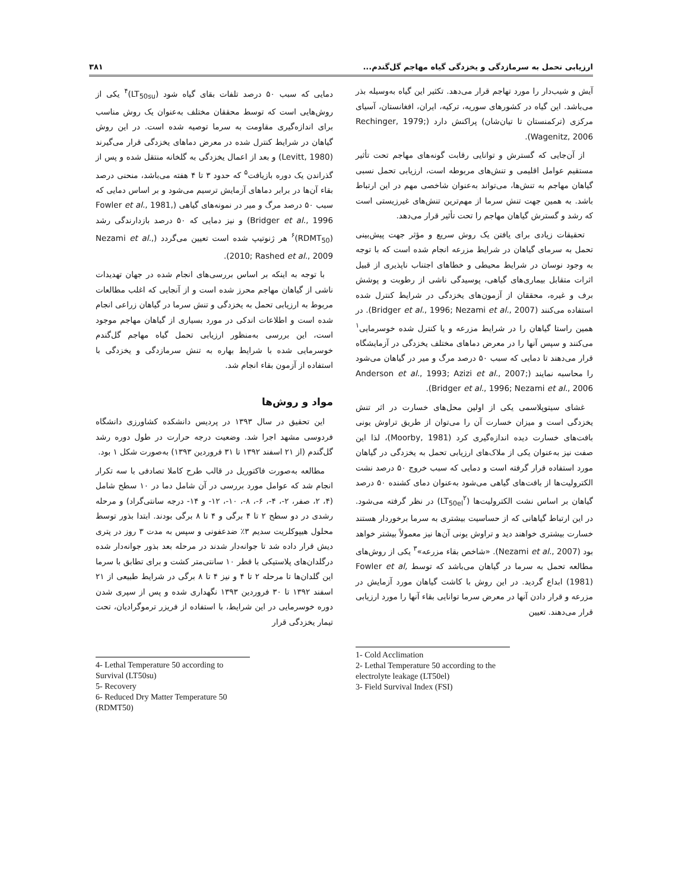ارزیابی تحمل به سرمازدگی و یخزدگی گیاه مهاجم گل‌گندم... ۳۸۱
آیش و شیب‌دار را مورد تهاجم قرار می‌دهد. تکثیر این گیاه به‌وسیله بذر می‌باشد. این گیاه در کشورهای سوریه، ترکیه، ایران، افغانستان، آسیای مرکزی (ترکمنستان تا تیان‌شان) پراکنش دارد (Rechinger, 1979; Wagenitz, 2006).
از آن‌جایی که گسترش و توانایی رقابت گونه‌های مهاجم تحت تأثیر مستقیم عوامل اقلیمی و تنش‌های مربوطه است، ارزیابی تحمل نسبی گیاهان مهاجم به تنش‌ها، می‌تواند به‌عنوان شاخصی مهم در این ارتباط باشد. به همین جهت تنش سرما از مهم‌ترین تنش‌های غیرزیستی است که رشد و گسترش گیاهان مهاجم را تحت تأثیر قرار می‌دهد.
تحقیقات زیادی برای یافتن یک روش سریع و مؤثر جهت پیش‌بینی تحمل به سرمای گیاهان در شرایط مزرعه انجام شده است که با توجه به وجود نوسان در شرایط محیطی و خطاهای اجتناب ناپذیری از قبیل اثرات متقابل بیماری‌های گیاهی، پوسیدگی ناشی از رطوبت و پوشش برف و غیره، محققان از آزمون‌های یخزدگی در شرایط کنترل شده استفاده می‌کنند (Bridger et al., 1996; Nezami et al., 2007). در همین راستا گیاهان را در شرایط مزرعه و یا کنترل شده خوسرمایی<sup>۱</sup> می‌کنند و سپس آنها را در معرض دماهای مختلف یخزدگی در آزمایشگاه قرار می‌دهند تا دمایی که سبب ۵۰ درصد مرگ و میر در گیاهان می‌شود را محاسبه نمایند (Anderson et al., 1993; Azizi et al., 2007; Bridger et al., 1996; Nezami et al., 2006).
غشای سیتوپلاسمی یکی از اولین محل‌های خسارت در اثر تنش یخزدگی است و میزان خسارت آن را می‌توان از طریق تراوش یونی بافت‌های خسارت دیده اندازه‌گیری کرد (Moorby, 1981)، لذا این صفت نیز به‌عنوان یکی از ملاک‌های ارزیابی تحمل به یخزدگی در گیاهان مورد استفاده قرار گرفته است و دمایی که سبب خروج ۵۰ درصد نشت الکترولیت‌ها از بافت‌های گیاهی می‌شود به‌عنوان دمای کشنده ۵۰ درصد گیاهان بر اساس نشت الکترولیت‌ها (LT<sub>50el</sub><sup>۲</sup>) در نظر گرفته می‌شود. در این ارتباط گیاهانی که از حساسیت بیشتری به سرما برخوردار هستند خسارت بیشتری خواهند دید و تراوش یونی آن‌ها نیز معمولاً بیشتر خواهد بود (Nezami et al., 2007). «شاخص بقاء مزرعه»<sup>۳</sup> یکی از روش‌های مطالعه تحمل به سرما در گیاهان می‌باشد که توسط Fowler et al, (1981) ابداع گردید. در این روش با کاشت گیاهان مورد آزمایش در مزرعه و قرار دادن آنها در معرض سرما توانایی بقاء آنها را مورد ارزیابی قرار می‌دهند. تعیین
1- Cold Acclimation
2- Lethal Temperature 50 according to the electrolyte leakage (LT50el)
3- Field Survival Index (FSI)
دمایی که سبب ۵۰ درصد تلفات بقای گیاه شود (LT<sub>50su</sub>)<sup>۴</sup> یکی از روش‌هایی است که توسط محققان مختلف به‌عنوان یک روش مناسب برای اندازه‌گیری مقاومت به سرما توصیه شده است. در این روش گیاهان در شرایط کنترل شده در معرض دماهای یخزدگی قرار می‌گیرند (Levitt, 1980) و بعد از اعمال یخزدگی به گلخانه منتقل شده و پس از گذراندن یک دوره بازیافت<sup>۵</sup> که حدود ۳ تا ۴ هفته می‌باشد، منحنی درصد بقاء آن‌ها در برابر دماهای آزمایش ترسیم می‌شود و بر اساس دمایی که سبب ۵۰ درصد مرگ و میر در نمونه‌های گیاهی (Fowler et al., 1981, Bridger et al., 1996) و نیز دمایی که ۵۰ درصد بازدارندگی رشد (RDMT<sub>50</sub>)<sup>۶</sup> هر ژنوتیپ شده است تعیین می‌گردد (Nezami et al., 2010; Rashed et al., 2009).
با توجه به اینکه بر اساس بررسی‌های انجام شده در جهان تهدیدات ناشی از گیاهان مهاجم محرز شده است و از آنجایی که اغلب مطالعات مربوط به ارزیابی تحمل به یخزدگی و تنش سرما در گیاهان زراعی انجام شده است و اطلاعات اندکی در مورد بسیاری از گیاهان مهاجم موجود است، این بررسی به‌منظور ارزیابی تحمل گیاه مهاجم گل‌گندم خوسرمایی شده با شرایط بهاره به تنش سرمازدگی و یخزدگی با استفاده از آزمون بقاء انجام شد.
مواد و روش‌ها
این تحقیق در سال ۱۳۹۳ در پردیس دانشکده کشاورزی دانشگاه فردوسی مشهد اجرا شد. وضعیت درجه حرارت در طول دوره رشد گل‌گندم (از ۲۱ اسفند ۱۳۹۲ تا ۳۱ فروردین ۱۳۹۳) به‌صورت شکل ۱ بود.
مطالعه به‌صورت فاکتوریل در قالب طرح کاملا تصادفی با سه تکرار انجام شد که عوامل مورد بررسی در آن شامل دما در ۱۰ سطح شامل (۴، ۲، صفر، ۲-، ۴-، ۶-، ۸-، ۱۰-، ۱۲- و ۱۴- درجه سانتی‌گراد) و مرحله رشدی در دو سطح ۲ تا ۴ برگی و ۴ تا ۸ برگی بودند. ابتدا بذور توسط محلول هیپوکلریت سدیم ۳٪ ضدعفونی و سپس به مدت ۳ روز در پتری دیش قرار داده شد تا جوانه‌دار شدند در مرحله بعد بذور جوانه‌دار شده درگلدان‌های پلاستیکی با قطر ۱۰ سانتی‌متر کشت و برای تطابق با سرما این گلدان‌ها تا مرحله ۲ تا ۴ و نیز ۴ تا ۸ برگی در شرایط طبیعی از ۲۱ اسفند ۱۳۹۲ تا ۳۰ فروردین ۱۳۹۳ نگهداری شده و پس از سپری شدن دوره خوسرمایی در این شرایط، با استفاده از فریزر ترموگرادیان، تحت تیمار یخزدگی قرار
4- Lethal Temperature 50 according to Survival (LT50su)
5- Recovery
6- Reduced Dry Matter Temperature 50 (RDMT50)